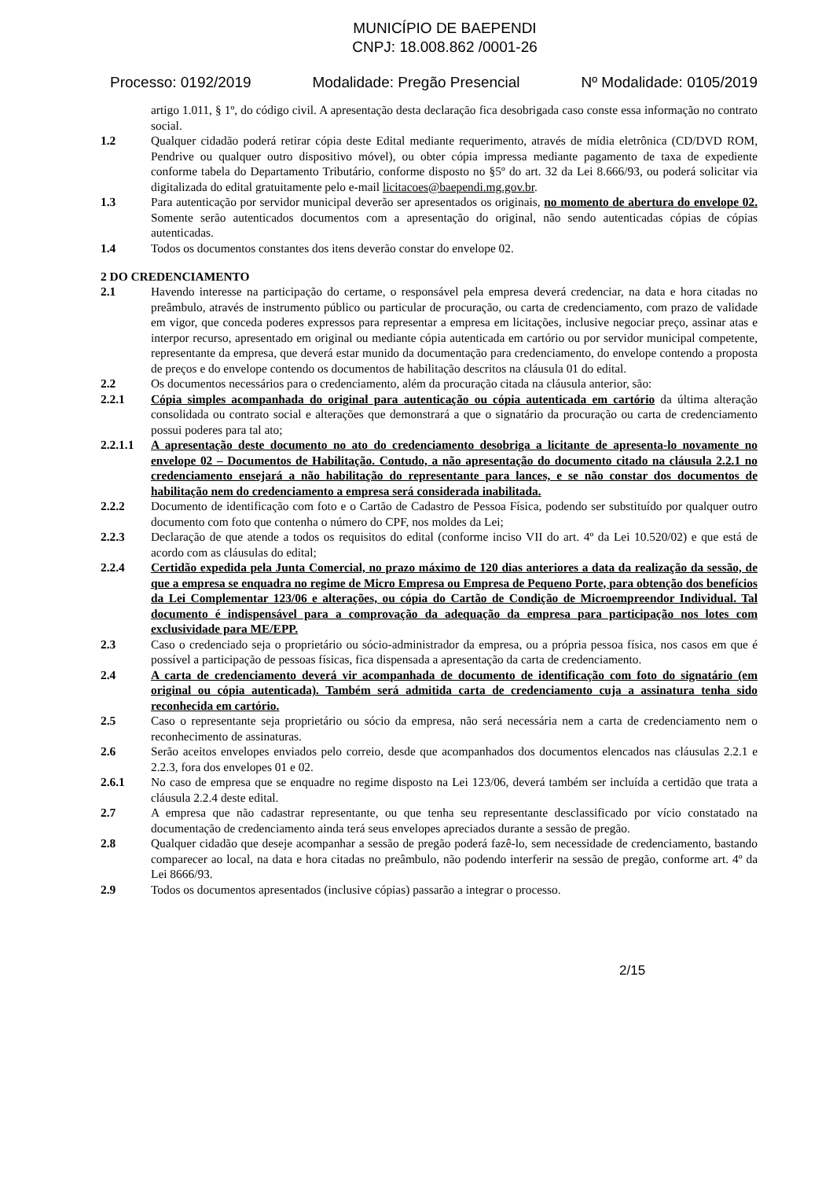MUNICÍPIO DE BAEPENDI
CNPJ: 18.008.862 /0001-26
Processo: 0192/2019 Modalidade: Pregão Presencial Nº Modalidade: 0105/2019
artigo 1.011, § 1º, do código civil. A apresentação desta declaração fica desobrigada caso conste essa informação no contrato social.
1.2 Qualquer cidadão poderá retirar cópia deste Edital mediante requerimento, através de mídia eletrônica (CD/DVD ROM, Pendrive ou qualquer outro dispositivo móvel), ou obter cópia impressa mediante pagamento de taxa de expediente conforme tabela do Departamento Tributário, conforme disposto no §5º do art. 32 da Lei 8.666/93, ou poderá solicitar via digitalizada do edital gratuitamente pelo e-mail licitacoes@baependi.mg.gov.br.
1.3 Para autenticação por servidor municipal deverão ser apresentados os originais, no momento de abertura do envelope 02. Somente serão autenticados documentos com a apresentação do original, não sendo autenticadas cópias de cópias autenticadas.
1.4 Todos os documentos constantes dos itens deverão constar do envelope 02.
2 DO CREDENCIAMENTO
2.1 Havendo interesse na participação do certame, o responsável pela empresa deverá credenciar, na data e hora citadas no preâmbulo, através de instrumento público ou particular de procuração, ou carta de credenciamento, com prazo de validade em vigor, que conceda poderes expressos para representar a empresa em licitações, inclusive negociar preço, assinar atas e interpor recurso, apresentado em original ou mediante cópia autenticada em cartório ou por servidor municipal competente, representante da empresa, que deverá estar munido da documentação para credenciamento, do envelope contendo a proposta de preços e do envelope contendo os documentos de habilitação descritos na cláusula 01 do edital.
2.2 Os documentos necessários para o credenciamento, além da procuração citada na cláusula anterior, são:
2.2.1 Cópia simples acompanhada do original para autenticação ou cópia autenticada em cartório da última alteração consolidada ou contrato social e alterações que demonstrará a que o signatário da procuração ou carta de credenciamento possui poderes para tal ato;
2.2.1.1
A apresentação deste documento no ato do credenciamento desobriga a licitante de apresenta-lo novamente no envelope 02 – Documentos de Habilitação. Contudo, a não apresentação do documento citado na cláusula 2.2.1 no credenciamento ensejará a não habilitação do representante para lances, e se não constar dos documentos de habilitação nem do credenciamento a empresa será considerada inabilitada.
2.2.2 Documento de identificação com foto e o Cartão de Cadastro de Pessoa Física, podendo ser substituído por qualquer outro documento com foto que contenha o número do CPF, nos moldes da Lei;
2.2.3 Declaração de que atende a todos os requisitos do edital (conforme inciso VII do art. 4º da Lei 10.520/02) e que está de acordo com as cláusulas do edital;
2.2.4 Certidão expedida pela Junta Comercial, no prazo máximo de 120 dias anteriores a data da realização da sessão, de que a empresa se enquadra no regime de Micro Empresa ou Empresa de Pequeno Porte, para obtenção dos benefícios da Lei Complementar 123/06 e alterações, ou cópia do Cartão de Condição de Microempreendor Individual. Tal documento é indispensável para a comprovação da adequação da empresa para participação nos lotes com exclusividade para ME/EPP.
2.3 Caso o credenciado seja o proprietário ou sócio-administrador da empresa, ou a própria pessoa física, nos casos em que é possível a participação de pessoas físicas, fica dispensada a apresentação da carta de credenciamento.
2.4 A carta de credenciamento deverá vir acompanhada de documento de identificação com foto do signatário (em original ou cópia autenticada). Também será admitida carta de credenciamento cuja a assinatura tenha sido reconhecida em cartório.
2.5 Caso o representante seja proprietário ou sócio da empresa, não será necessária nem a carta de credenciamento nem o reconhecimento de assinaturas.
2.6 Serão aceitos envelopes enviados pelo correio, desde que acompanhados dos documentos elencados nas cláusulas 2.2.1 e 2.2.3, fora dos envelopes 01 e 02.
2.6.1 No caso de empresa que se enquadre no regime disposto na Lei 123/06, deverá também ser incluída a certidão que trata a cláusula 2.2.4 deste edital.
2.7 A empresa que não cadastrar representante, ou que tenha seu representante desclassificado por vício constatado na documentação de credenciamento ainda terá seus envelopes apreciados durante a sessão de pregão.
2.8 Qualquer cidadão que deseje acompanhar a sessão de pregão poderá fazê-lo, sem necessidade de credenciamento, bastando comparecer ao local, na data e hora citadas no preâmbulo, não podendo interferir na sessão de pregão, conforme art. 4º da Lei 8666/93.
2.9 Todos os documentos apresentados (inclusive cópias) passarão a integrar o processo.
2/15